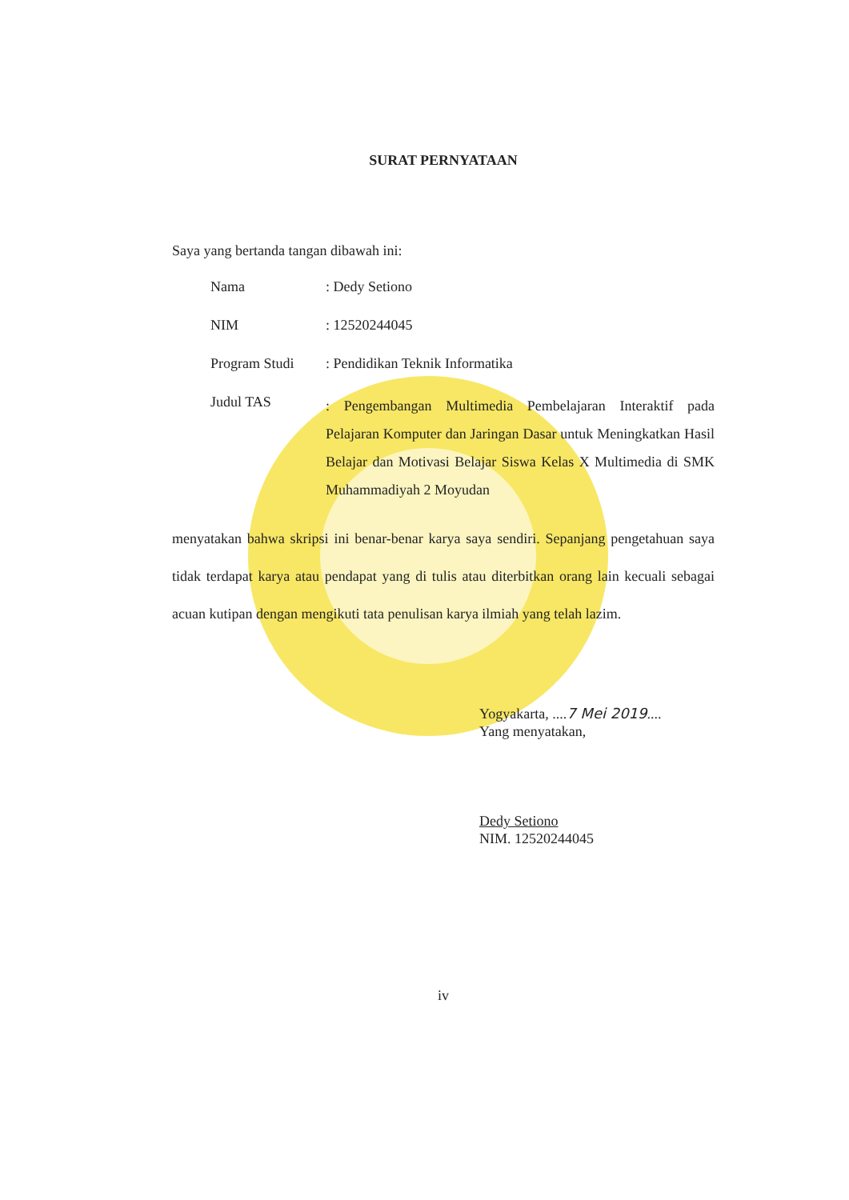SURAT PERNYATAAN
Saya yang bertanda tangan dibawah ini:
| Nama | : Dedy Setiono |
| NIM | : 12520244045 |
| Program Studi | : Pendidikan Teknik Informatika |
| Judul TAS | : Pengembangan Multimedia Pembelajaran Interaktif pada Pelajaran Komputer dan Jaringan Dasar untuk Meningkatkan Hasil Belajar dan Motivasi Belajar Siswa Kelas X Multimedia di SMK Muhammadiyah 2 Moyudan |
menyatakan bahwa skripsi ini benar-benar karya saya sendiri. Sepanjang pengetahuan saya tidak terdapat karya atau pendapat yang di tulis atau diterbitkan orang lain kecuali sebagai acuan kutipan dengan mengikuti tata penulisan karya ilmiah yang telah lazim.
Yogyakarta, ....7 Mei 2019....
Yang menyatakan,
Dedy Setiono
NIM. 12520244045
iv